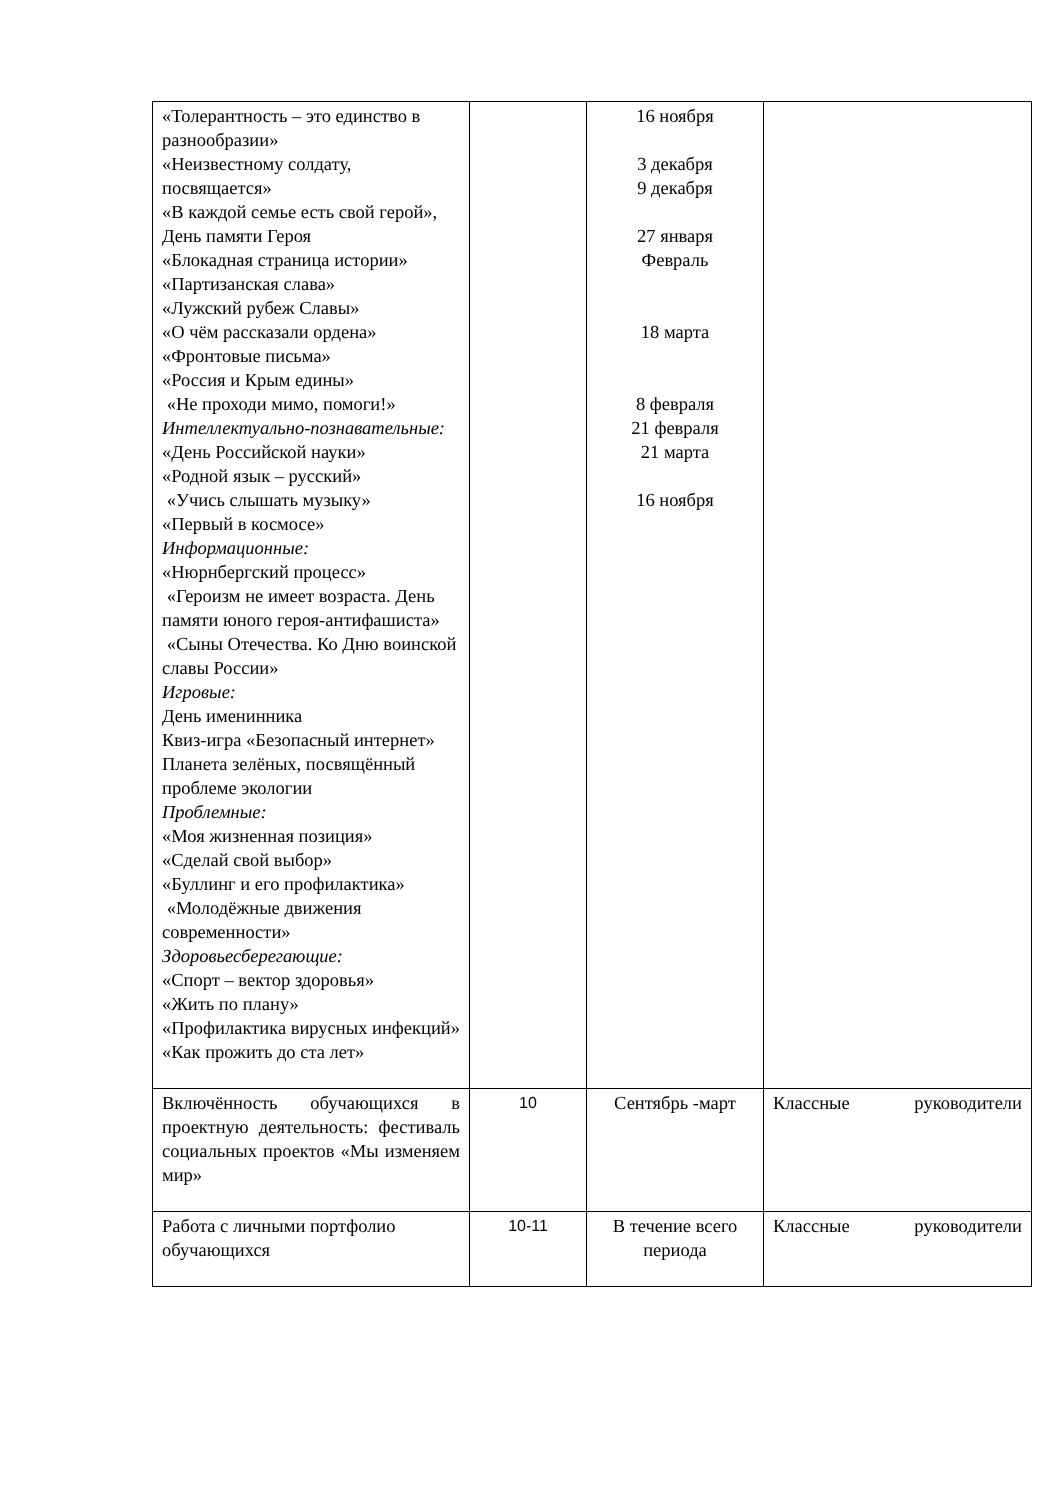| «Толерантность – это единство в разнообразии» «Неизвестному солдату, посвящается» «В каждой семье есть свой герой», День памяти Героя «Блокадная страница истории» «Партизанская слава» «Лужский рубеж Славы» «О чём рассказали ордена» «Фронтовые письма» «Россия и Крым едины» «Не проходи мимо, помоги!» Интеллектуально-познавательные: «День Российской науки» «Родной язык – русский» «Учись слышать музыку» «Первый в космосе» Информационные: «Нюрнбергский процесс» «Героизм не имеет возраста. День памяти юного героя-антифашиста» «Сыны Отечества. Ко Дню воинской славы России» Игровые: День именинника Квиз-игра «Безопасный интернет» Планета зелёных, посвящённый проблеме экологии Проблемные: «Моя жизненная позиция» «Сделай свой выбор» «Буллинг и его профилактика» «Молодёжные движения современности» Здоровьесберегающие: «Спорт – вектор здоровья» «Жить по плану» «Профилактика вирусных инфекций» «Как прожить до ста лет» | | 16 ноября 3 декабря 9 декабря 27 января Февраль 18 марта 8 февраля 21 февраля 21 марта 16 ноября | |
| Включённость обучающихся в проектную деятельность: фестиваль социальных проектов «Мы изменяем мир» | 10 | Сентябрь -март | Классные руководители |
| Работа с личными портфолио обучающихся | 10-11 | В течение всего периода | Классные руководители |